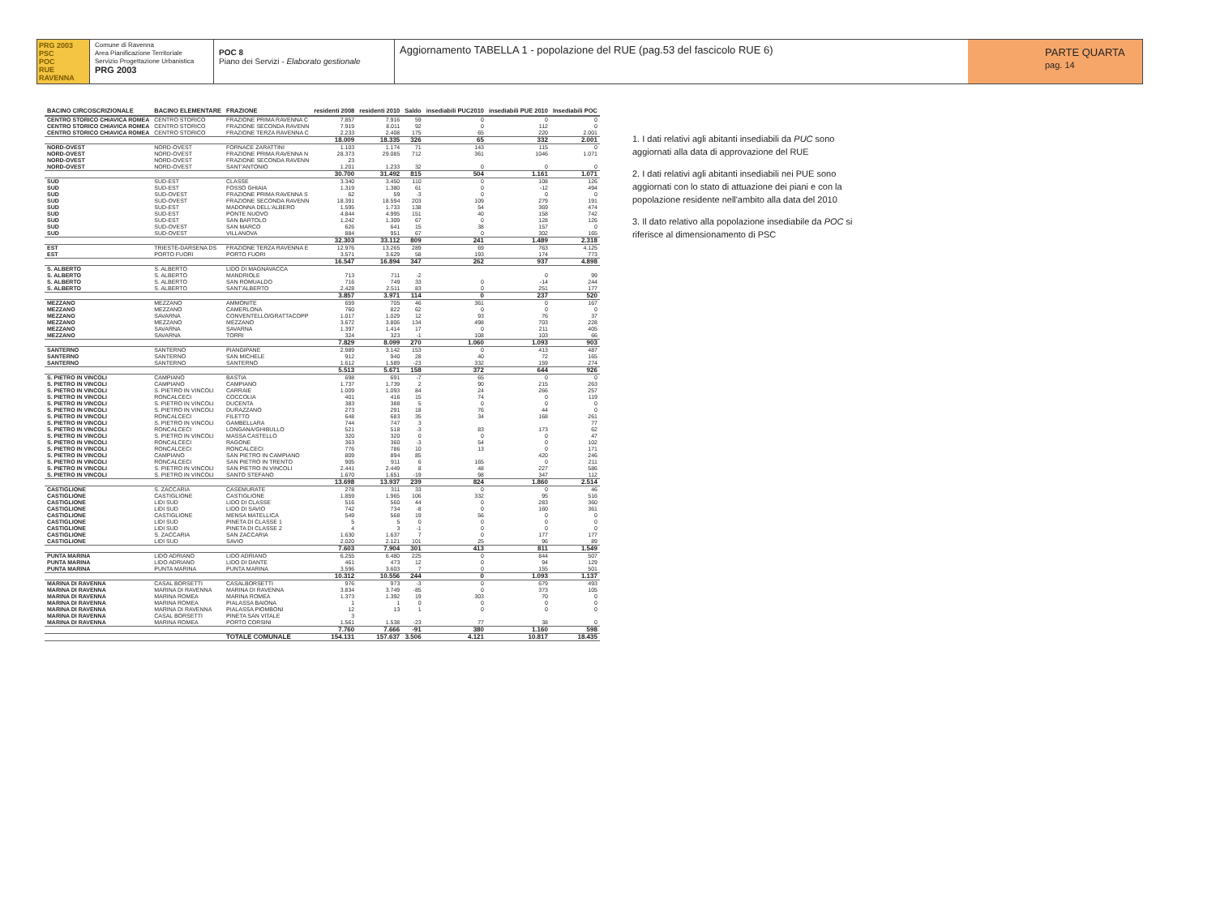PRG 2003
PSC
POC
RUE RAVENNA
Comune di Ravenna
Area Pianificazione Territoriale
Servizio Progettazione Urbanistica
PRG 2003
POC 8
Piano dei Servizi - Elaborato gestionale
Aggiornamento TABELLA 1 - popolazione del RUE (pag.53 del fascicolo RUE 6)
PARTE QUARTA
pag. 14
| BACINO CIRCOSCRIZIONALE | BACINO ELEMENTARE | FRAZIONE | residenti 2008 | residenti 2010 | Saldo | insediabili PUC2010 | insediabili PUE 2010 | Insediabili POC |
| --- | --- | --- | --- | --- | --- | --- | --- | --- |
| CENTRO STORICO CHIAVICA ROMEA | CENTRO STORICO | FRAZIONE PRIMA RAVENNA C | 7.857 | 7.916 | 59 | 0 | 0 | 0 |
| CENTRO STORICO CHIAVICA ROMEA | CENTRO STORICO | FRAZIONE SECONDA RAVENN | 7.919 | 8.011 | 92 | 0 | 112 | 0 |
| CENTRO STORICO CHIAVICA ROMEA | CENTRO STORICO | FRAZIONE TERZA RAVENNA C | 2.233 | 2.408 | 175 | 65 | 220 | 2.001 |
| | | | 18.009 | 18.335 | 326 | 65 | 332 | 2.001 |
| NORD-OVEST | NORD-OVEST | FORNACE ZARATTINI | 1.103 | 1.174 | 71 | 143 | 115 | 0 |
| NORD-OVEST | NORD-OVEST | FRAZIONE PRIMA RAVENNA N | 28.373 | 29.085 | 712 | 361 | 1046 | 1.071 |
| NORD-OVEST | NORD-OVEST | FRAZIONE SECONDA RAVENN | 23 | | | | | |
| NORD-OVEST | NORD-OVEST | SANT'ANTONIO | 1.201 | 1.233 | 32 | 0 | 0 | 0 |
| | | | 30.700 | 31.492 | 815 | 504 | 1.161 | 1.071 |
| SUD | SUD-EST | CLASSE | 3.340 | 3.450 | 110 | 0 | 108 | 126 |
| SUD | SUD-EST | FOSSO GHIAIA | 1.319 | 1.380 | 61 | 0 | -12 | 494 |
| SUD | SUD-OVEST | FRAZIONE PRIMA RAVENNA S | 62 | 59 | -3 | 0 | 0 | 0 |
| SUD | SUD-OVEST | FRAZIONE SECONDA RAVENN | 18.391 | 18.594 | 203 | 109 | 279 | 191 |
| SUD | SUD-EST | MADONNA DELL'ALBERO | 1.595 | 1.733 | 138 | 54 | 369 | 474 |
| SUD | SUD-EST | PONTE NUOVO | 4.844 | 4.995 | 151 | 40 | 158 | 742 |
| SUD | SUD-EST | SAN BARTOLO | 1.242 | 1.309 | 67 | 0 | 128 | 126 |
| SUD | SUD-OVEST | SAN MARCO | 626 | 641 | 15 | 38 | 157 | 0 |
| SUD | SUD-OVEST | VILLANOVA | 884 | 951 | 67 | 0 | 302 | 165 |
| | | | 32.303 | 33.112 | 809 | 241 | 1.489 | 2.318 |
| EST | TRIESTE-DARSENA DS | FRAZIONE TERZA RAVENNA E | 12.976 | 13.265 | 289 | 69 | 763 | 4.125 |
| EST | PORTO FUORI | PORTO FUORI | 3.571 | 3.629 | 58 | 193 | 174 | 773 |
| | | | 16.547 | 16.894 | 347 | 262 | 937 | 4.898 |
| S. ALBERTO | S. ALBERTO | LIDO DI MAGNAVACCA | | | | | | |
| S. ALBERTO | S. ALBERTO | MANDRIOLE | 713 | 711 | -2 | | 0 | 99 |
| S. ALBERTO | S. ALBERTO | SAN ROMUALDO | 716 | 749 | 33 | 0 | -14 | 244 |
| S. ALBERTO | S. ALBERTO | SANT'ALBERTO | 2.428 | 2.511 | 83 | 0 | 251 | 177 |
| | | | 3.857 | 3.971 | 114 | 0 | 237 | 520 |
| MEZZANO | MEZZANO | AMMONITE | 659 | 705 | 46 | 361 | 0 | 167 |
| MEZZANO | MEZZANO | CAMERLONA | 760 | 822 | 62 | 0 | 0 | 0 |
| MEZZANO | SAVARNA | CONVENTELLO/GRATTACOPP | 1.017 | 1.029 | 12 | 93 | 76 | 37 |
| MEZZANO | MEZZANO | MEZZANO | 3.672 | 3.806 | 134 | 498 | 703 | 228 |
| MEZZANO | SAVARNA | SAVARNA | 1.397 | 1.414 | 17 | 0 | 211 | 405 |
| MEZZANO | SAVARNA | TORRI | 324 | 323 | -1 | 108 | 103 | 66 |
| | | | 7.829 | 8.099 | 270 | 1.060 | 1.093 | 903 |
| SANTERNO | SANTERNO | PIANGIPANE | 2.989 | 3.142 | 153 | 0 | 413 | 487 |
| SANTERNO | SANTERNO | SAN MICHELE | 912 | 940 | 28 | 40 | 72 | 165 |
| SANTERNO | SANTERNO | SANTERNO | 1.612 | 1.589 | -23 | 332 | 159 | 274 |
| | | | 5.513 | 5.671 | 158 | 372 | 644 | 926 |
| S. PIETRO IN VINCOLI | CAMPIANO | BASTIA | 698 | 691 | -7 | 65 | 0 | 0 |
| S. PIETRO IN VINCOLI | CAMPIANO | CAMPIANO | 1.737 | 1.739 | 2 | 90 | 215 | 263 |
| S. PIETRO IN VINCOLI | S. PIETRO IN VINCOLI | CARRAIE | 1.009 | 1.093 | 84 | 24 | 266 | 257 |
| S. PIETRO IN VINCOLI | RONCALCECI | COCCOLIA | 401 | 416 | 15 | 74 | 0 | 119 |
| S. PIETRO IN VINCOLI | S. PIETRO IN VINCOLI | DUCENTA | 383 | 388 | 5 | 0 | 0 | 0 |
| S. PIETRO IN VINCOLI | S. PIETRO IN VINCOLI | DURAZZANO | 273 | 291 | 18 | 76 | 44 | 0 |
| S. PIETRO IN VINCOLI | RONCALCECI | FILETTO | 648 | 683 | 35 | 34 | 168 | 261 |
| S. PIETRO IN VINCOLI | S. PIETRO IN VINCOLI | GAMBELLARA | 744 | 747 | 3 | | | 77 |
| S. PIETRO IN VINCOLI | RONCALCECI | LONGANA/GHIBULLO | 521 | 518 | -3 | 83 | 173 | 62 |
| S. PIETRO IN VINCOLI | S. PIETRO IN VINCOLI | MASSA CASTELLO | 320 | 320 | 0 | 0 | 0 | 47 |
| S. PIETRO IN VINCOLI | RONCALCECI | RAGONE | 363 | 360 | -3 | 54 | 0 | 102 |
| S. PIETRO IN VINCOLI | RONCALCECI | RONCALCECI | 776 | 786 | 10 | 13 | 0 | 171 |
| S. PIETRO IN VINCOLI | CAMPIANO | SAN PIETRO IN CAMPIANO | 809 | 894 | 85 | | 420 | 246 |
| S. PIETRO IN VINCOLI | RONCALCECI | SAN PIETRO IN TRENTO | 905 | 911 | 6 | 165 | 0 | 211 |
| S. PIETRO IN VINCOLI | S. PIETRO IN VINCOLI | SAN PIETRO IN VINCOLI | 2.441 | 2.449 | 8 | 48 | 227 | 586 |
| S. PIETRO IN VINCOLI | S. PIETRO IN VINCOLI | SANTO STEFANO | 1.670 | 1.651 | -19 | 98 | 347 | 112 |
| | | | 13.698 | 13.937 | 239 | 824 | 1.860 | 2.514 |
| CASTIGLIONE | S. ZACCARIA | CASEMURATE | 278 | 311 | 33 | 0 | 0 | 46 |
| CASTIGLIONE | CASTIGLIONE | CASTIGLIONE | 1.859 | 1.965 | 106 | 332 | 95 | 516 |
| CASTIGLIONE | LIDI SUD | LIDO DI CLASSE | 516 | 560 | 44 | 0 | 283 | 360 |
| CASTIGLIONE | LIDI SUD | LIDO DI SAVIO | 742 | 734 | -8 | 0 | 160 | 361 |
| CASTIGLIONE | CASTIGLIONE | MENSA MATELLICA | 549 | 568 | 19 | 56 | 0 | 0 |
| CASTIGLIONE | LIDI SUD | PINETA DI CLASSE 1 | 5 | 5 | 0 | 0 | 0 | 0 |
| CASTIGLIONE | LIDI SUD | PINETA DI CLASSE 2 | 4 | 3 | -1 | 0 | 0 | 0 |
| CASTIGLIONE | S. ZACCARIA | SAN ZACCARIA | 1.630 | 1.637 | 7 | 0 | 177 | 177 |
| CASTIGLIONE | LIDI SUD | SAVIO | 2.020 | 2.121 | 101 | 25 | 96 | 89 |
| | | | 7.603 | 7.904 | 301 | 413 | 811 | 1.549 |
| PUNTA MARINA | LIDO ADRIANO | LIDO ADRIANO | 6.255 | 6.480 | 225 | 0 | 844 | 507 |
| PUNTA MARINA | LIDO ADRIANO | LIDO DI DANTE | 461 | 473 | 12 | 0 | 94 | 129 |
| PUNTA MARINA | PUNTA MARINA | PUNTA MARINA | 3.596 | 3.603 | 7 | 0 | 155 | 501 |
| | | | 10.312 | 10.556 | 244 | 0 | 1.093 | 1.137 |
| MARINA DI RAVENNA | CASAL BORSETTI | CASALBORSETTI | 976 | 973 | -3 | 0 | 679 | 493 |
| MARINA DI RAVENNA | MARINA DI RAVENNA | MARINA DI RAVENNA | 3.834 | 3.749 | -85 | 0 | 373 | 105 |
| MARINA DI RAVENNA | MARINA ROMEA | MARINA ROMEA | 1.373 | 1.392 | 19 | 303 | 70 | 0 |
| MARINA DI RAVENNA | MARINA ROMEA | PIALASSA BAIONA | 1 | 1 | 0 | 0 | 0 | 0 |
| MARINA DI RAVENNA | MARINA DI RAVENNA | PIALASSA PIOMBONI | 12 | 13 | 1 | 0 | 0 | 0 |
| MARINA DI RAVENNA | CASAL BORSETTI | PINETA SAN VITALE | 3 | | | | | |
| MARINA DI RAVENNA | MARINA ROMEA | PORTO CORSINI | 1.561 | 1.538 | -23 | 77 | 38 | 0 |
| | | | 7.760 | 7.666 | -91 | 380 | 1.160 | 598 |
| | | TOTALE COMUNALE | 154.131 | 157.637 | 3.506 | 4.121 | 10.817 | 18.435 |
1. I dati relativi agli abitanti insediabili da PUC sono aggiornati alla data di approvazione del RUE
2. I dati relativi agli abitanti insediabili nei PUE sono aggiornati con lo stato di attuazione dei piani e con la popolazione residente nell'ambito alla data del 2010
3. Il dato relativo alla popolazione insediabile da POC si riferisce al dimensionamento di PSC